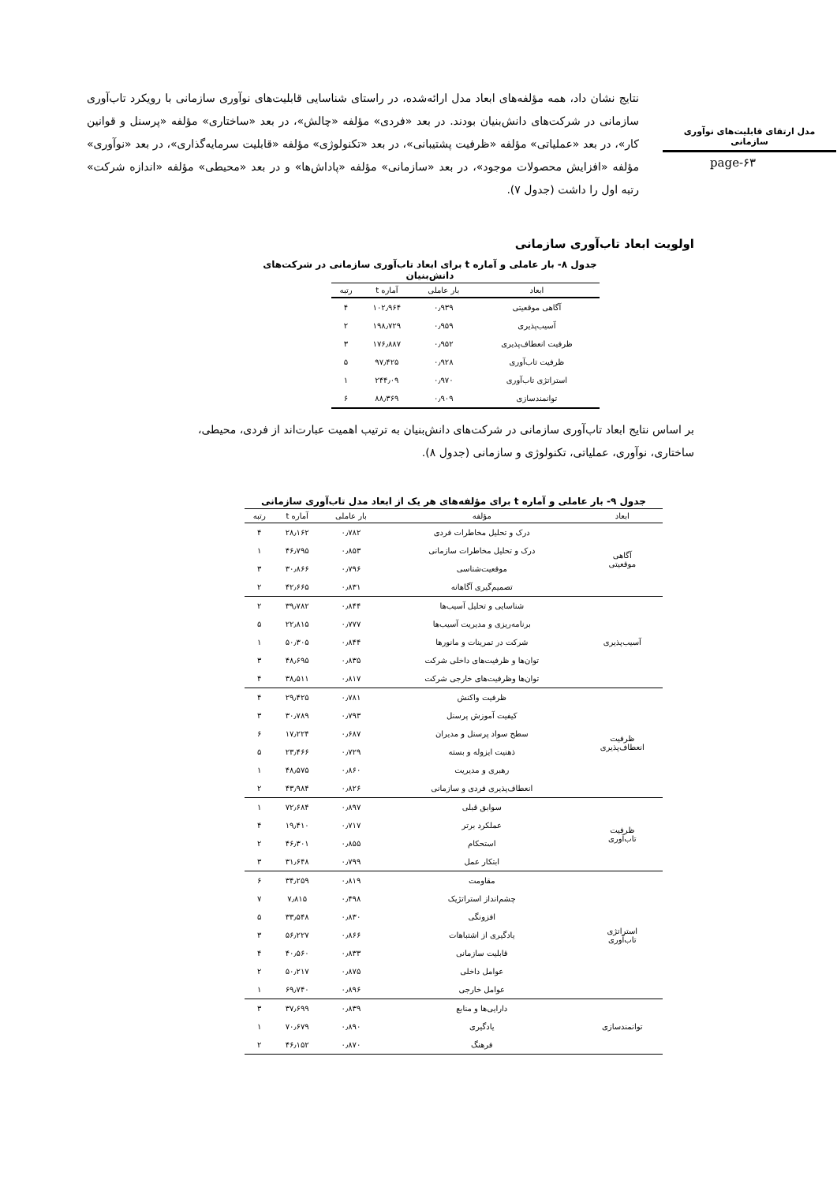نتایج نشان داد، همه مؤلفه‌های ابعاد مدل ارائه‌شده، در راستای شناسایی قابلیت‌های نوآوری سازمانی با رویکرد تاب‌آوری سازمانی در شرکت‌های دانش‌بنیان بودند. در بعد «فردی» مؤلفه «چالش»، در بعد «ساختاری» مؤلفه «پرسنل و قوانین کار»، در بعد «عملیاتی» مؤلفه «ظرفیت پشتیبانی»، در بعد «تکنولوژی» مؤلفه «قابلیت سرمایه‌گذاری»، در بعد «نوآوری» مؤلفه «افزایش محصولات موجود»، در بعد «سازمانی» مؤلفه «پاداش‌ها» و در بعد «محیطی» مؤلفه «اندازه شرکت» رتبه اول را داشت (جدول ۷).
مدل ارتقای قابلیت‌های نوآوری
سازمانی
page-۶۳
اولویت ابعاد تاب‌آوری سازمانی
جدول ۸- بار عاملی و آماره t برای ابعاد تاب‌آوری سازمانی در شرکت‌های دانش‌بنیان
| ابعاد | بار عاملی | آماره t | رتبه |
| --- | --- | --- | --- |
| آگاهی موقعیتی | ۰٫۹۳۹ | ۱۰۲٫۹۶۴ | ۴ |
| آسیب‌پذیری | ۰٫۹۵۹ | ۱۹۸٫۷۲۹ | ۲ |
| ظرفیت انعطاف‌پذیری | ۰٫۹۵۲ | ۱۷۶٫۸۸۷ | ۳ |
| ظرفیت تاب‌آوری | ۰٫۹۲۸ | ۹۷٫۴۲۵ | ۵ |
| استراتژی تاب‌آوری | ۰٫۹۷۰ | ۲۴۴٫۰۹ | ۱ |
| توانمندسازی | ۰٫۹۰۹ | ۸۸٫۳۶۹ | ۶ |
بر اساس نتایج ابعاد تاب‌آوری سازمانی در شرکت‌های دانش‌بنیان به ترتیب اهمیت عبارت‌اند از فردی، محیطی، ساختاری، نوآوری، عملیاتی، تکنولوژی و سازمانی (جدول ۸).
جدول ۹- بار عاملی و آماره t برای مؤلفه‌های هر یک از ابعاد مدل تاب‌آوری سازمانی
| ابعاد | مؤلفه | بار عاملی | آماره t | رتبه |
| --- | --- | --- | --- | --- |
| آگاهی موقعیتی | درک و تحلیل مخاطرات فردی | ۰٫۷۸۲ | ۲۸٫۱۶۲ | ۴ |
| | درک و تحلیل مخاطرات سازمانی | ۰٫۸۵۳ | ۴۶٫۷۹۵ | ۱ |
| | موقعیت‌شناسی | ۰٫۷۹۶ | ۳۰٫۸۶۶ | ۳ |
| | تصمیم‌گیری آگاهانه | ۰٫۸۳۱ | ۴۲٫۶۶۵ | ۲ |
| آسیب‌پذیری | شناسایی و تحلیل آسیب‌ها | ۰٫۸۴۴ | ۳۹٫۷۸۲ | ۲ |
| | برنامه‌ریزی و مدیریت آسیب‌ها | ۰٫۷۷۷ | ۲۲٫۸۱۵ | ۵ |
| | شرکت در تمرینات و مانورها | ۰٫۸۴۴ | ۵۰٫۳۰۵ | ۱ |
| | توان‌ها و ظرفیت‌های داخلی شرکت | ۰٫۸۳۵ | ۴۸٫۶۹۵ | ۳ |
| | توان‌ها وظرفیت‌های خارجی شرکت | ۰٫۸۱۷ | ۳۸٫۵۱۱ | ۴ |
| ظرفیت انعطاف‌پذیری | ظرفیت واکنش | ۰٫۷۸۱ | ۲۹٫۴۲۵ | ۴ |
| | کیفیت آموزش پرسنل | ۰٫۷۹۳ | ۳۰٫۷۸۹ | ۳ |
| | سطح سواد پرسنل و مدیران | ۰٫۶۸۷ | ۱۷٫۲۲۴ | ۶ |
| | ذهنیت ایزوله و بسته | ۰٫۷۲۹ | ۲۳٫۴۶۶ | ۵ |
| | رهبری و مدیریت | ۰٫۸۶۰ | ۴۸٫۵۷۵ | ۱ |
| | انعطاف‌پذیری فردی و سازمانی | ۰٫۸۲۶ | ۴۳٫۹۸۴ | ۲ |
| ظرفیت تاب‌آوری | سوابق قبلی | ۰٫۸۹۷ | ۷۲٫۶۸۴ | ۱ |
| | عملکرد برتر | ۰٫۷۱۷ | ۱۹٫۴۱۰ | ۴ |
| | استحکام | ۰٫۸۵۵ | ۴۶٫۳۰۱ | ۲ |
| | ابتکار عمل | ۰٫۷۹۹ | ۳۱٫۶۴۸ | ۳ |
| استراتژی تاب‌آوری | مقاومت | ۰٫۸۱۹ | ۳۴٫۲۵۹ | ۶ |
| | چشم‌انداز استراتژیک | ۰٫۴۹۸ | ۷٫۸۱۵ | ۷ |
| | افزونگی | ۰٫۸۳۰ | ۳۳٫۵۴۸ | ۵ |
| | یادگیری از اشتباهات | ۰٫۸۶۶ | ۵۶٫۲۲۷ | ۳ |
| | قابلیت سازمانی | ۰٫۸۳۳ | ۴۰٫۵۶۰ | ۴ |
| | عوامل داخلی | ۰٫۸۷۵ | ۵۰٫۲۱۷ | ۲ |
| | عوامل خارجی | ۰٫۸۹۶ | ۶۹٫۷۴۰ | ۱ |
| توانمندسازی | دارایی‌ها و منابع | ۰٫۸۳۹ | ۳۷٫۶۹۹ | ۳ |
| | یادگیری | ۰٫۸۹۰ | ۷۰٫۶۷۹ | ۱ |
| | فرهنگ | ۰٫۸۷۰ | ۴۶٫۱۵۲ | ۲ |